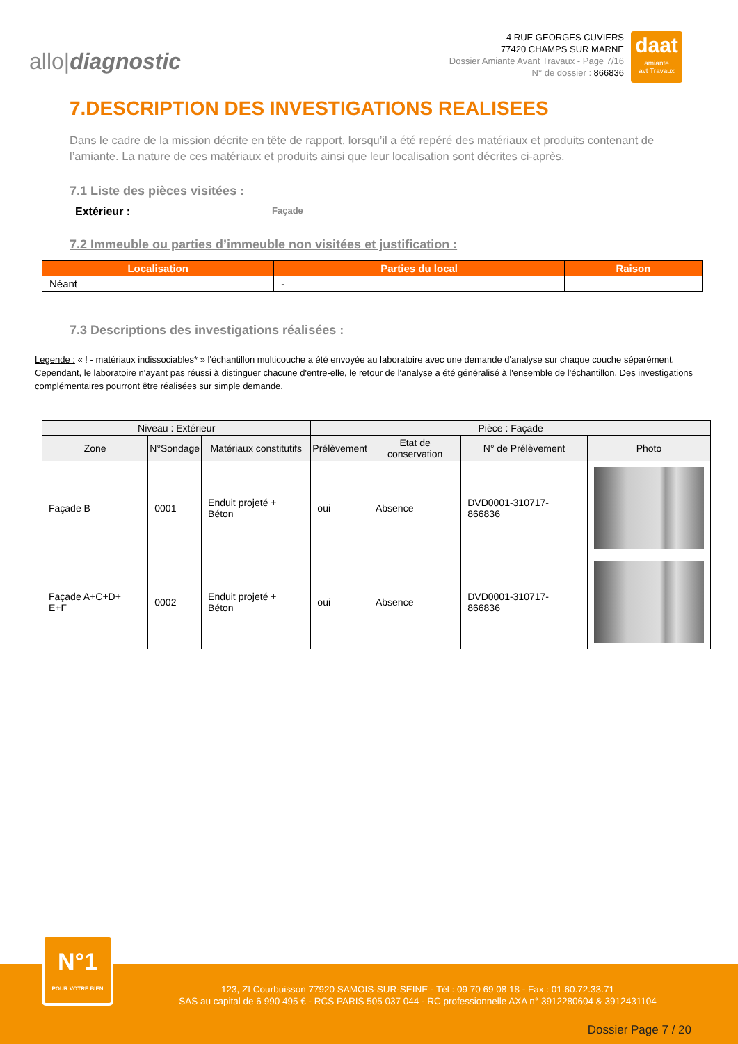allo|diagnostic
4 RUE GEORGES CUVIERS
77420 CHAMPS SUR MARNE
Dossier Amiante Avant Travaux - Page 7/16
N° de dossier : 866836
daat
amiante
avt Travaux
7.DESCRIPTION DES INVESTIGATIONS REALISEES
Dans le cadre de la mission décrite en tête de rapport, lorsqu’il a été repéré des matériaux et produits contenant de l’amiante. La nature de ces matériaux et produits ainsi que leur localisation sont décrites ci-après.
7.1 Liste des pièces visitées :
Extérieur : Façade
7.2 Immeuble ou parties d’immeuble non visitées et justification :
| Localisation | Parties du local | Raison |
| --- | --- | --- |
| Néant | - | |
7.3 Descriptions des investigations réalisées :
Legende : « ! - matériaux indissociables* » l'échantillon multicouche a été envoyée au laboratoire avec une demande d'analyse sur chaque couche séparément. Cependant, le laboratoire n'ayant pas réussi à distinguer chacune d'entre-elle, le retour de l'analyse a été généralisé à l'ensemble de l'échantillon. Des investigations complémentaires pourront être réalisées sur simple demande.
| Niveau : Extérieur | | | Pièce : Façade | | | |
| --- | --- | --- | --- | --- | --- | --- |
| Zone | N°Sondage | Matériaux constitutifs | Prélèvement | Etat de conservation | N° de Prélèvement | Photo |
| Façade B | 0001 | Enduit projeté + Béton | oui | Absence | DVD0001-310717-866836 | |
| Façade A+C+D+ E+F | 0002 | Enduit projeté + Béton | oui | Absence | DVD0001-310717-866836 | |
123, ZI Courbuisson 77920 SAMOIS-SUR-SEINE - Tél : 09 70 69 08 18 - Fax : 01.60.72.33.71
SAS au capital de 6 990 495 € - RCS PARIS 505 037 044 - RC professionnelle AXA n° 3912280604 & 3912431104
Dossier Page 7 / 20
N°1
POUR VOTRE BIEN